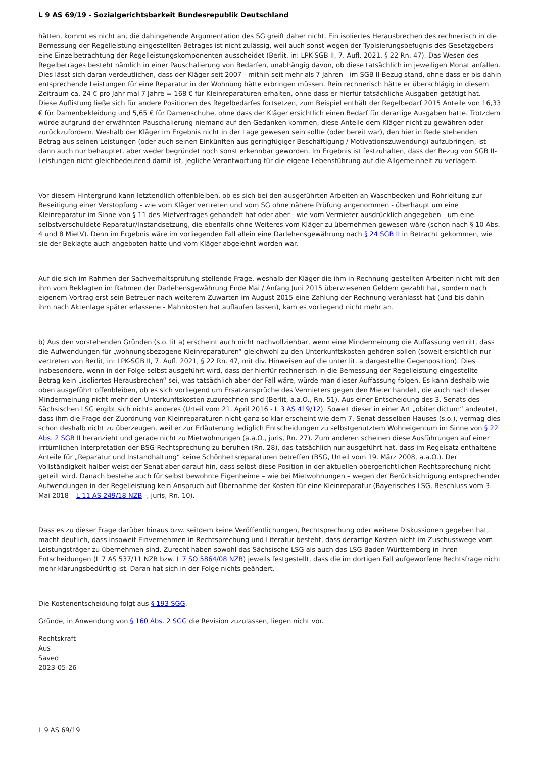L 9 AS 69/19 - Sozialgerichtsbarkeit Bundesrepublik Deutschland
hätten, kommt es nicht an, die dahingehende Argumentation des SG greift daher nicht. Ein isoliertes Herausbrechen des rechnerisch in die Bemessung der Regelleistung eingestellten Betrages ist nicht zulässig, weil auch sonst wegen der Typisierungsbefugnis des Gesetzgebers eine Einzelbetrachtung der Regelleistungskomponenten ausscheidet (Berlit, in: LPK-SGB II, 7. Aufl. 2021, § 22 Rn. 47). Das Wesen des Regelbetrages besteht nämlich in einer Pauschalierung von Bedarfen, unabhängig davon, ob diese tatsächlich im jeweiligen Monat anfallen. Dies lässt sich daran verdeutlichen, dass der Kläger seit 2007 - mithin seit mehr als 7 Jahren - im SGB II-Bezug stand, ohne dass er bis dahin entsprechende Leistungen für eine Reparatur in der Wohnung hätte erbringen müssen. Rein rechnerisch hätte er überschlägig in diesem Zeitraum ca. 24 € pro Jahr mal 7 Jahre = 168 € für Kleinreparaturen erhalten, ohne dass er hierfür tatsächliche Ausgaben getätigt hat. Diese Auflistung ließe sich für andere Positionen des Regelbedarfes fortsetzen, zum Beispiel enthält der Regelbedarf 2015 Anteile von 16,33 € für Damenbekleidung und 5,65 € für Damenschuhe, ohne dass der Kläger ersichtlich einen Bedarf für derartige Ausgaben hatte. Trotzdem würde aufgrund der erwähnten Pauschalierung niemand auf den Gedanken kommen, diese Anteile dem Kläger nicht zu gewähren oder zurückzufordern. Weshalb der Kläger im Ergebnis nicht in der Lage gewesen sein sollte (oder bereit war), den hier in Rede stehenden Betrag aus seinen Leistungen (oder auch seinen Einkünften aus geringfügiger Beschäftigung / Motivationszuwendung) aufzubringen, ist dann auch nur behauptet, aber weder begründet noch sonst erkennbar geworden. Im Ergebnis ist festzuhalten, dass der Bezug von SGB II-Leistungen nicht gleichbedeutend damit ist, jegliche Verantwortung für die eigene Lebensführung auf die Allgemeinheit zu verlagern.
Vor diesem Hintergrund kann letztendlich offenbleiben, ob es sich bei den ausgeführten Arbeiten an Waschbecken und Rohrleitung zur Beseitigung einer Verstopfung - wie vom Kläger vertreten und vom SG ohne nähere Prüfung angenommen - überhaupt um eine Kleinreparatur im Sinne von § 11 des Mietvertrages gehandelt hat oder aber - wie vom Vermieter ausdrücklich angegeben - um eine selbstverschuldete Reparatur/Instandsetzung, die ebenfalls ohne Weiteres vom Kläger zu übernehmen gewesen wäre (schon nach § 10 Abs. 4 und 8 MietV). Denn im Ergebnis wäre im vorliegenden Fall allein eine Darlehensgewährung nach § 24 SGB II in Betracht gekommen, wie sie der Beklagte auch angeboten hatte und vom Kläger abgelehnt worden war.
Auf die sich im Rahmen der Sachverhaltsprüfung stellende Frage, weshalb der Kläger die ihm in Rechnung gestellten Arbeiten nicht mit den ihm vom Beklagten im Rahmen der Darlehensgewährung Ende Mai / Anfang Juni 2015 überwiesenen Geldern gezahlt hat, sondern nach eigenem Vortrag erst sein Betreuer nach weiterem Zuwarten im August 2015 eine Zahlung der Rechnung veranlasst hat (und bis dahin - ihm nach Aktenlage später erlassene - Mahnkosten hat auflaufen lassen), kam es vorliegend nicht mehr an.
b) Aus den vorstehenden Gründen (s.o. lit a) erscheint auch nicht nachvollziehbar, wenn eine Mindermeinung die Auffassung vertritt, dass die Aufwendungen für „wohnungsbezogene Kleinreparaturen“ gleichwohl zu den Unterkunftskosten gehören sollen (soweit ersichtlich nur vertreten von Berlit, in: LPK-SGB II, 7. Aufl. 2021, § 22 Rn. 47, mit div. Hinweisen auf die unter lit. a dargestellte Gegenposition). Dies insbesondere, wenn in der Folge selbst ausgeführt wird, dass der hierfür rechnerisch in die Bemessung der Regelleistung eingestellte Betrag kein „isoliertes Herausbrechen“ sei, was tatsächlich aber der Fall wäre, würde man dieser Auffassung folgen. Es kann deshalb wie oben ausgeführt offenbleiben, ob es sich vorliegend um Ersatzansprüche des Vermieters gegen den Mieter handelt, die auch nach dieser Mindermeinung nicht mehr den Unterkunftskosten zuzurechnen sind (Berlit, a.a.O., Rn. 51). Aus einer Entscheidung des 3. Senats des Sächsischen LSG ergibt sich nichts anderes (Urteil vom 21. April 2016 - L 3 AS 419/12). Soweit dieser in einer Art „obiter dictum“ andeutet, dass ihm die Frage der Zuordnung von Kleinreparaturen nicht ganz so klar erscheint wie dem 7. Senat desselben Hauses (s.o.), vermag dies schon deshalb nicht zu überzeugen, weil er zur Erläuterung lediglich Entscheidungen zu selbstgenutztem Wohneigentum im Sinne von § 22 Abs. 2 SGB II heranzieht und gerade nicht zu Mietwohnungen (a.a.O., juris, Rn. 27). Zum anderen scheinen diese Ausführungen auf einer irrtümlichen Interpretation der BSG-Rechtsprechung zu beruhen (Rn. 28), das tatsächlich nur ausgeführt hat, dass im Regelsatz enthaltene Anteile für „Reparatur und Instandhaltung“ keine Schönheitsreparaturen betreffen (BSG, Urteil vom 19. März 2008, a.a.O.). Der Vollständigkeit halber weist der Senat aber darauf hin, dass selbst diese Position in der aktuellen obergerichtlichen Rechtsprechung nicht geteilt wird. Danach bestehe auch für selbst bewohnte Eigenheime – wie bei Mietwohnungen – wegen der Berücksichtigung entsprechender Aufwendungen in der Regelleistung kein Anspruch auf Übernahme der Kosten für eine Kleinreparatur (Bayerisches LSG, Beschluss vom 3. Mai 2018 – L 11 AS 249/18 NZB -, juris, Rn. 10).
Dass es zu dieser Frage darüber hinaus bzw. seitdem keine Veröffentlichungen, Rechtsprechung oder weitere Diskussionen gegeben hat, macht deutlich, dass insoweit Einvernehmen in Rechtsprechung und Literatur besteht, dass derartige Kosten nicht im Zuschusswege vom Leistungsträger zu übernehmen sind. Zurecht haben sowohl das Sächsische LSG als auch das LSG Baden-Württemberg in ihren Entscheidungen (L 7 AS 537/11 NZB bzw. L 7 SO 5864/08 NZB) jeweils festgestellt, dass die im dortigen Fall aufgeworfene Rechtsfrage nicht mehr klärungsbedürftig ist. Daran hat sich in der Folge nichts geändert.
Die Kostenentscheidung folgt aus § 193 SGG.
Gründe, in Anwendung von § 160 Abs. 2 SGG die Revision zuzulassen, liegen nicht vor.
Rechtskraft
Aus
Saved
2023-05-26
L 9 AS 69/19